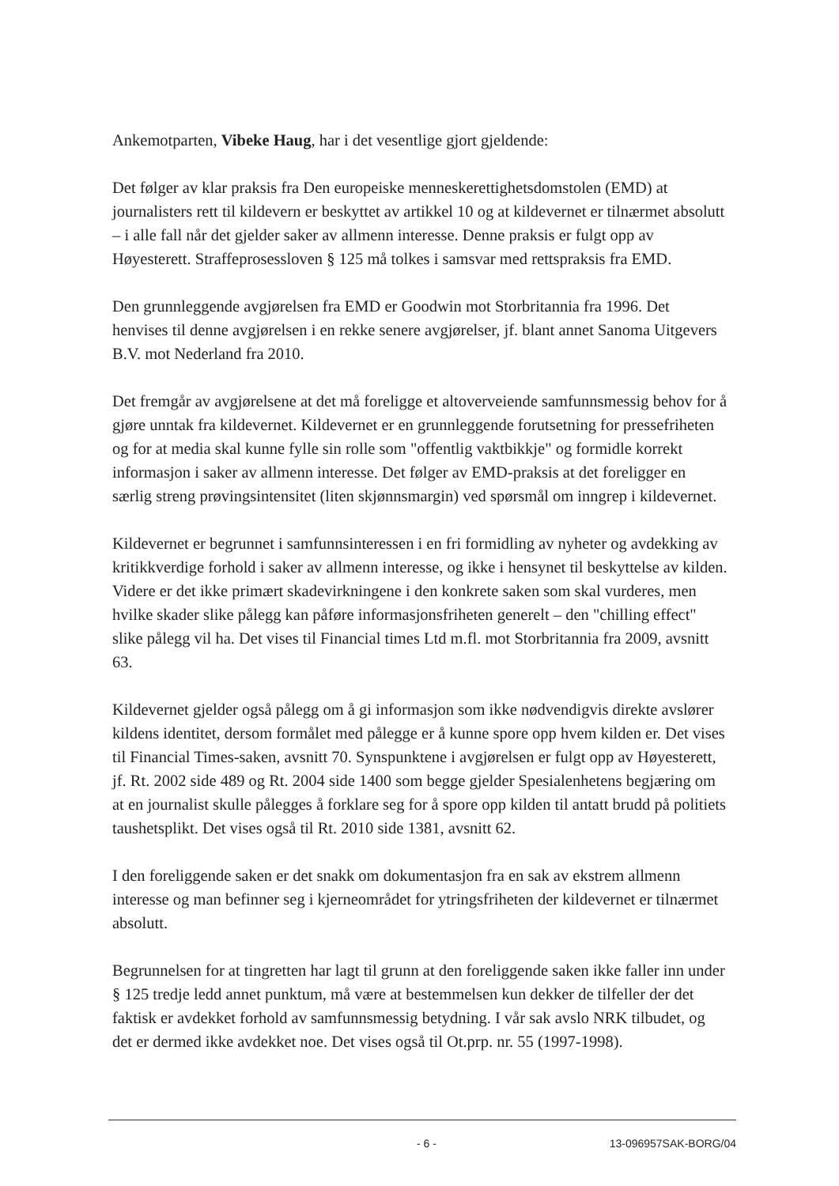Ankemotparten, Vibeke Haug, har i det vesentlige gjort gjeldende:
Det følger av klar praksis fra Den europeiske menneskerettighetsdomstolen (EMD) at journalisters rett til kildevern er beskyttet av artikkel 10 og at kildevernet er tilnærmet absolutt – i alle fall når det gjelder saker av allmenn interesse. Denne praksis er fulgt opp av Høyesterett. Straffeprosessloven § 125 må tolkes i samsvar med rettspraksis fra EMD.
Den grunnleggende avgjørelsen fra EMD er Goodwin mot Storbritannia fra 1996. Det henvises til denne avgjørelsen i en rekke senere avgjørelser, jf. blant annet Sanoma Uitgevers B.V. mot Nederland fra 2010.
Det fremgår av avgjørelsene at det må foreligge et altoverveiende samfunnsmessig behov for å gjøre unntak fra kildevernet. Kildevernet er en grunnleggende forutsetning for pressefriheten og for at media skal kunne fylle sin rolle som "offentlig vaktbikkje" og formidle korrekt informasjon i saker av allmenn interesse. Det følger av EMD-praksis at det foreligger en særlig streng prøvingsintensitet (liten skjønnsmargin) ved spørsmål om inngrep i kildevernet.
Kildevernet er begrunnet i samfunnsinteressen i en fri formidling av nyheter og avdekking av kritikkverdige forhold i saker av allmenn interesse, og ikke i hensynet til beskyttelse av kilden. Videre er det ikke primært skadevirkningene i den konkrete saken som skal vurderes, men hvilke skader slike pålegg kan påføre informasjonsfriheten generelt – den "chilling effect" slike pålegg vil ha. Det vises til Financial times Ltd m.fl. mot Storbritannia fra 2009, avsnitt 63.
Kildevernet gjelder også pålegg om å gi informasjon som ikke nødvendigvis direkte avslører kildens identitet, dersom formålet med pålegge er å kunne spore opp hvem kilden er. Det vises til Financial Times-saken, avsnitt 70. Synspunktene i avgjørelsen er fulgt opp av Høyesterett, jf. Rt. 2002 side 489 og Rt. 2004 side 1400 som begge gjelder Spesialenhetens begjæring om at en journalist skulle pålegges å forklare seg for å spore opp kilden til antatt brudd på politiets taushetsplikt. Det vises også til Rt. 2010 side 1381, avsnitt 62.
I den foreliggende saken er det snakk om dokumentasjon fra en sak av ekstrem allmenn interesse og man befinner seg i kjerneområdet for ytringsfriheten der kildevernet er tilnærmet absolutt.
Begrunnelsen for at tingretten har lagt til grunn at den foreliggende saken ikke faller inn under § 125 tredje ledd annet punktum, må være at bestemmelsen kun dekker de tilfeller der det faktisk er avdekket forhold av samfunnsmessig betydning. I vår sak avslo NRK tilbudet, og det er dermed ikke avdekket noe. Det vises også til Ot.prp. nr. 55 (1997-1998).
- 6 - 13-096957SAK-BORG/04